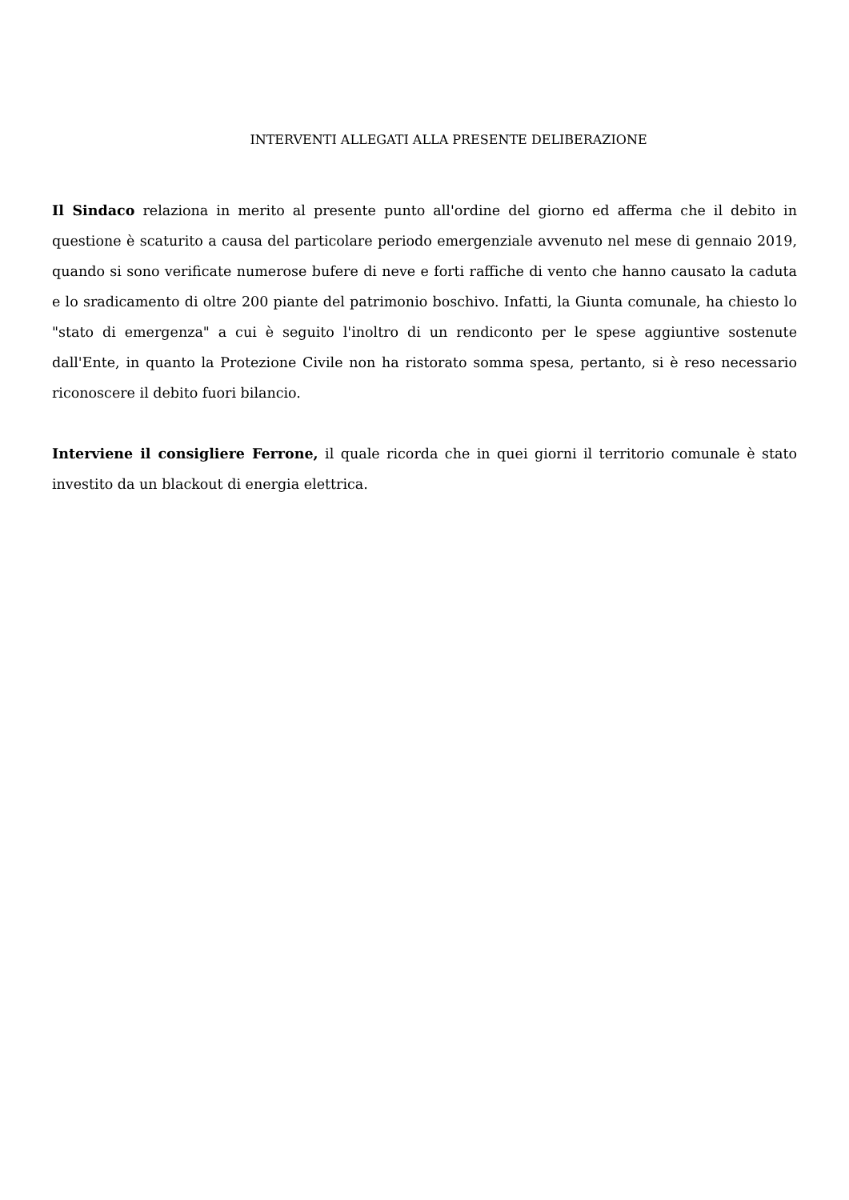INTERVENTI ALLEGATI ALLA PRESENTE DELIBERAZIONE
Il Sindaco relaziona in merito al presente punto all'ordine del giorno ed afferma che il debito in questione è scaturito a causa del particolare periodo emergenziale avvenuto nel mese di gennaio 2019, quando si sono verificate numerose bufere di neve e forti raffiche di vento che hanno causato la caduta e lo sradicamento di oltre 200 piante del patrimonio boschivo. Infatti, la Giunta comunale, ha chiesto lo "stato di emergenza" a cui è seguito l'inoltro di un rendiconto per le spese aggiuntive sostenute dall'Ente, in quanto la Protezione Civile non ha ristorato somma spesa, pertanto, si è reso necessario riconoscere il debito fuori bilancio.
Interviene il consigliere Ferrone, il quale ricorda che in quei giorni il territorio comunale è stato investito da un blackout di energia elettrica.